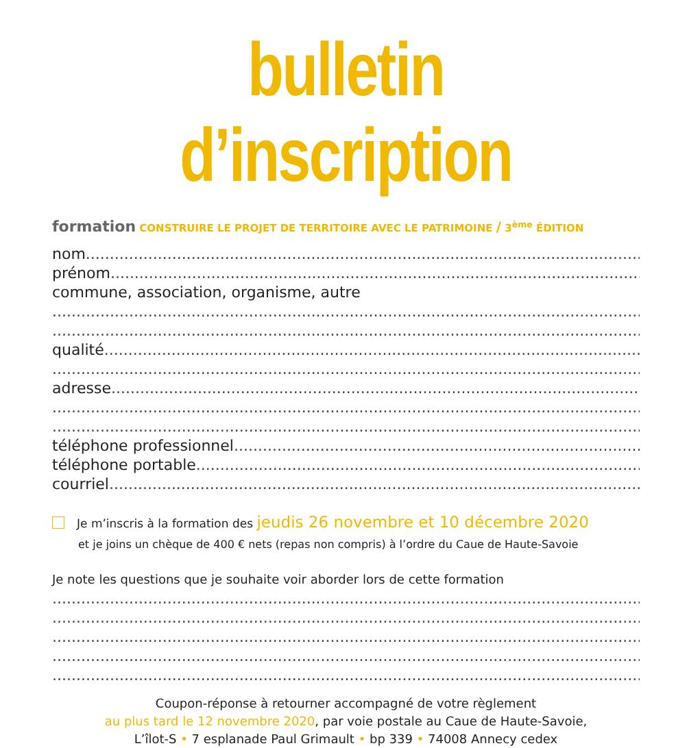bulletin d’inscription
formation CONSTRUIRE LE PROJET DE TERRITOIRE AVEC LE PATRIMOINE / 3<sup>ème</sup> ÉDITION
nom ............................................................................................................................................
prénom ............................................................................................................................................
commune, association, organisme, autre
............................................................................................................................................
............................................................................................................................................
qualité ............................................................................................................................................
............................................................................................................................................
adresse............................................................................................................................................
............................................................................................................................................
............................................................................................................................................
téléphone professionnel ............................................................................................................................................
téléphone portable............................................................................................................................................
courriel ............................................................................................................................................
Je m’inscris à la formation des jeudis 26 novembre et 10 décembre 2020
et je joins un chèque de 400 € nets (repas non compris) à l’ordre du Caue de Haute-Savoie
Je note les questions que je souhaite voir aborder lors de cette formation
............................................................................................................................................
............................................................................................................................................
............................................................................................................................................
............................................................................................................................................
............................................................................................................................................
Coupon-réponse à retourner accompagné de votre règlement
au plus tard le 12 novembre 2020, par voie postale au Caue de Haute-Savoie,
L’îlot-S • 7 esplanade Paul Grimault • bp 339 • 74008 Annecy cedex